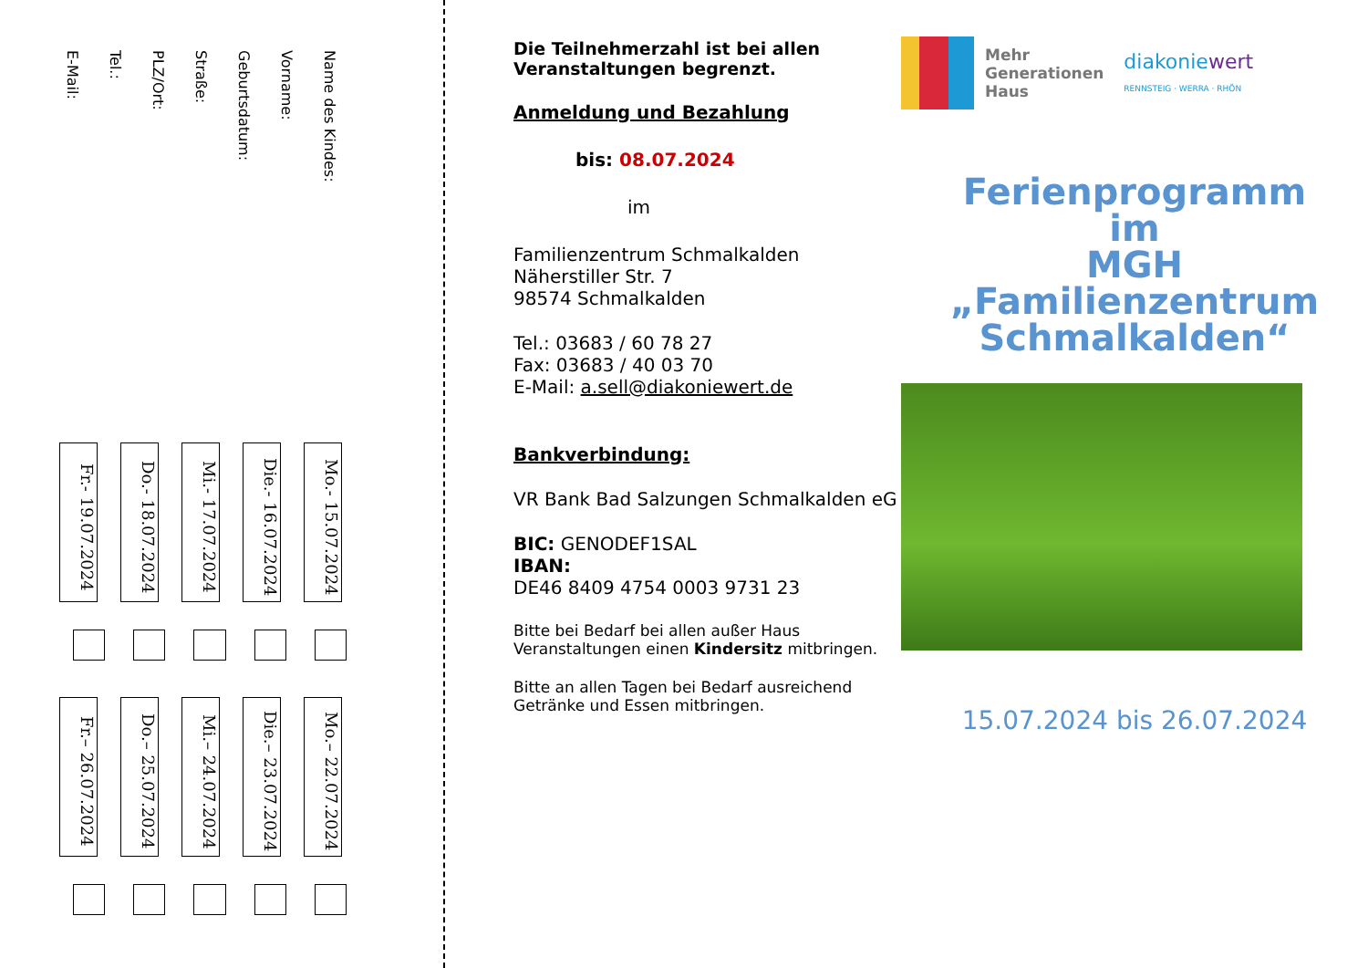Name des Kindes:
Vorname:
Geburtsdatum:
Straße:
PLZ/Ort:
Tel.:
E-Mail:
Mo.- 15.07.2024
Die.- 16.07.2024
Mi.- 17.07.2024
Do.- 18.07.2024
Fr.- 19.07.2024
Mo.– 22.07.2024
Die.– 23.07.2024
Mi.– 24.07.2024
Do.– 25.07.2024
Fr.– 26.07.2024
Die Teilnehmerzahl ist bei allen Veranstaltungen begrenzt.
Anmeldung und Bezahlung
bis: 08.07.2024
im
Familienzentrum Schmalkalden
Näherstiller Str. 7
98574 Schmalkalden
Tel.: 03683 / 60 78 27
Fax: 03683 / 40 03 70
E-Mail: a.sell@diakoniewert.de
Bankverbindung:
VR Bank Bad Salzungen Schmalkalden eG
BIC: GENODEF1SAL
IBAN:
DE46 8409 4754 0003 9731 23
Bitte bei Bedarf bei allen außer Haus Veranstaltungen einen Kindersitz mitbringen.
Bitte an allen Tagen bei Bedarf ausreichend Getränke und Essen mitbringen.
Mehr
Generationen
Haus
diakoniewert
RENNSTEIG · WERRA · RHÖN
Ferienprogramm
im
MGH
„Familienzentrum
Schmalkalden“
15.07.2024 bis 26.07.2024